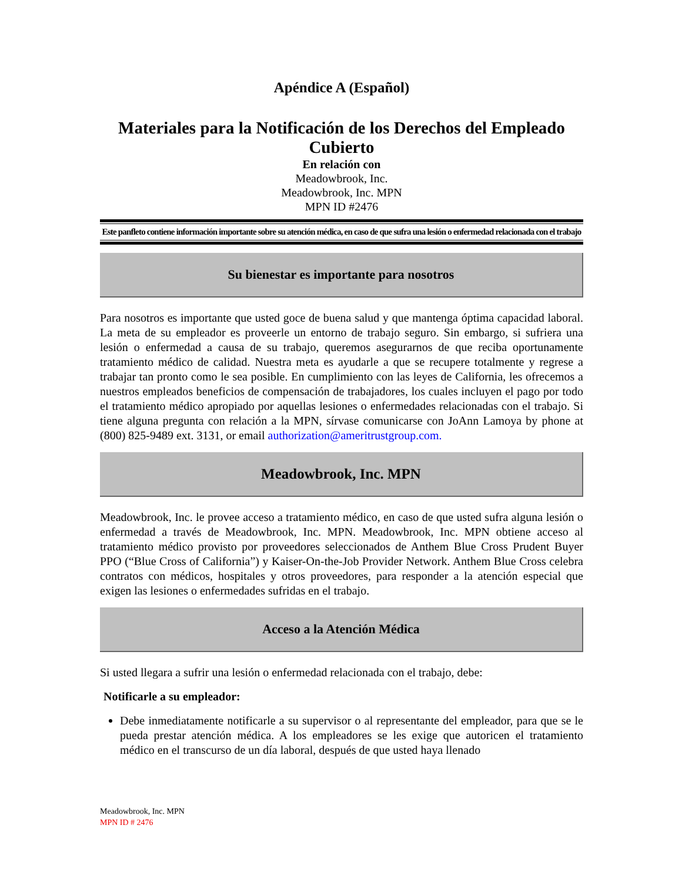Apéndice A (Español)
Materiales para la Notificación de los Derechos del Empleado Cubierto
En relación con
Meadowbrook, Inc.
Meadowbrook, Inc. MPN
MPN ID #2476
Este panfleto contiene información importante sobre su atención médica, en caso de que sufra una lesión o enfermedad relacionada con el trabajo
Su bienestar es importante para nosotros
Para nosotros es importante que usted goce de buena salud y que mantenga óptima capacidad laboral. La meta de su empleador es proveerle un entorno de trabajo seguro. Sin embargo, si sufriera una lesión o enfermedad a causa de su trabajo, queremos asegurarnos de que reciba oportunamente tratamiento médico de calidad. Nuestra meta es ayudarle a que se recupere totalmente y regrese a trabajar tan pronto como le sea posible. En cumplimiento con las leyes de California, les ofrecemos a nuestros empleados beneficios de compensación de trabajadores, los cuales incluyen el pago por todo el tratamiento médico apropiado por aquellas lesiones o enfermedades relacionadas con el trabajo. Si tiene alguna pregunta con relación a la MPN, sírvase comunicarse con JoAnn Lamoya by phone at (800) 825-9489 ext. 3131, or email authorization@ameritrustgroup.com.
Meadowbrook, Inc. MPN
Meadowbrook, Inc. le provee acceso a tratamiento médico, en caso de que usted sufra alguna lesión o enfermedad a través de Meadowbrook, Inc. MPN. Meadowbrook, Inc. MPN obtiene acceso al tratamiento médico provisto por proveedores seleccionados de Anthem Blue Cross Prudent Buyer PPO (“Blue Cross of California”) y Kaiser-On-the-Job Provider Network. Anthem Blue Cross celebra contratos con médicos, hospitales y otros proveedores, para responder a la atención especial que exigen las lesiones o enfermedades sufridas en el trabajo.
Acceso a la Atención Médica
Si usted llegara a sufrir una lesión o enfermedad relacionada con el trabajo, debe:
Notificarle a su empleador:
Debe inmediatamente notificarle a su supervisor o al representante del empleador, para que se le pueda prestar atención médica. A los empleadores se les exige que autoricen el tratamiento médico en el transcurso de un día laboral, después de que usted haya llenado
Meadowbrook, Inc. MPN
MPN ID # 2476